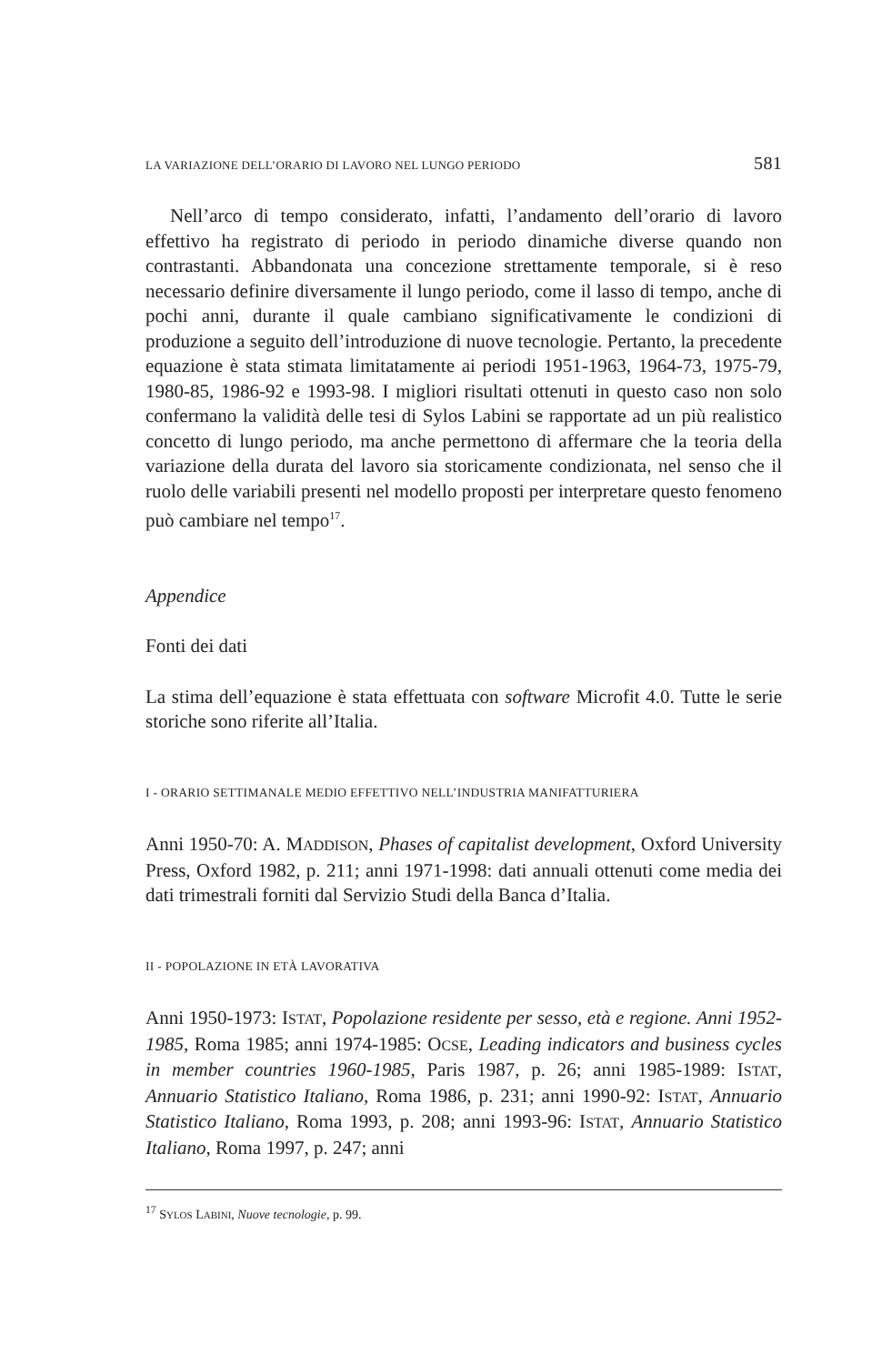LA VARIAZIONE DELL’ORARIO DI LAVORO NEL LUNGO PERIODO 581
Nell’arco di tempo considerato, infatti, l’andamento dell’orario di lavoro effettivo ha registrato di periodo in periodo dinamiche diverse quando non contrastanti. Abbandonata una concezione strettamente temporale, si è reso necessario definire diversamente il lungo periodo, come il lasso di tempo, anche di pochi anni, durante il quale cambiano significativamente le condizioni di produzione a seguito dell’introduzione di nuove tecnologie. Pertanto, la precedente equazione è stata stimata limitatamente ai periodi 1951-1963, 1964-73, 1975-79, 1980-85, 1986-92 e 1993-98. I migliori risultati ottenuti in questo caso non solo confermano la validità delle tesi di Sylos Labini se rapportate ad un più realistico concetto di lungo periodo, ma anche permettono di affermare che la teoria della variazione della durata del lavoro sia storicamente condizionata, nel senso che il ruolo delle variabili presenti nel modello proposti per interpretare questo fenomeno può cambiare nel tempo<sup>17</sup>.
Appendice
Fonti dei dati
La stima dell’equazione è stata effettuata con software Microfit 4.0. Tutte le serie storiche sono riferite all’Italia.
I - ORARIO SETTIMANALE MEDIO EFFETTIVO NELL’INDUSTRIA MANIFATTURIERA
Anni 1950-70: A. MADDISON, Phases of capitalist development, Oxford University Press, Oxford 1982, p. 211; anni 1971-1998: dati annuali ottenuti come media dei dati trimestrali forniti dal Servizio Studi della Banca d’Italia.
II - POPOLAZIONE IN ETÀ LAVORATIVA
Anni 1950-1973: ISTAT, Popolazione residente per sesso, età e regione. Anni 1952-1985, Roma 1985; anni 1974-1985: OCSE, Leading indicators and business cycles in member countries 1960-1985, Paris 1987, p. 26; anni 1985-1989: ISTAT, Annuario Statistico Italiano, Roma 1986, p. 231; anni 1990-92: ISTAT, Annuario Statistico Italiano, Roma 1993, p. 208; anni 1993-96: ISTAT, Annuario Statistico Italiano, Roma 1997, p. 247; anni
<sup>17</sup> SYLOS LABINI, Nuove tecnologie, p. 99.